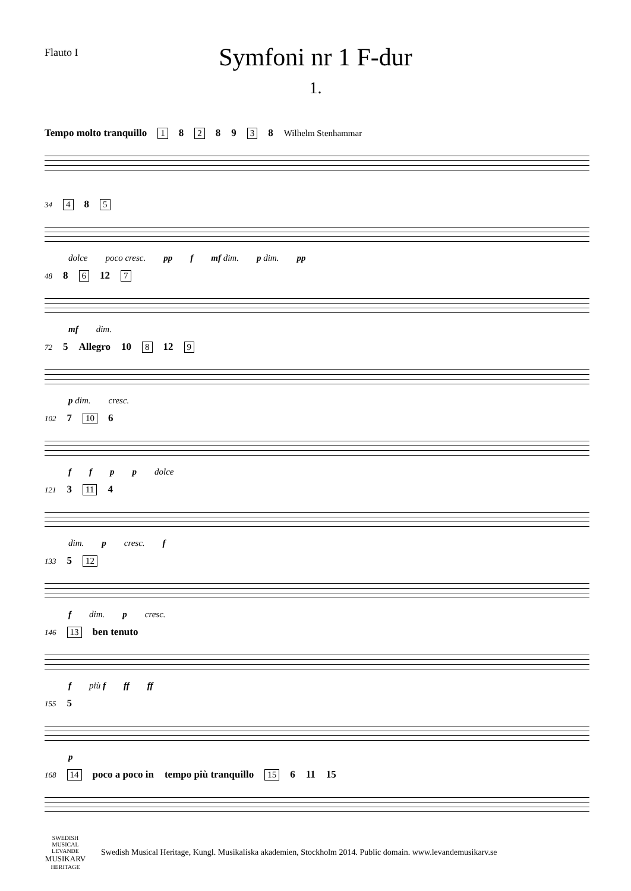Flauto I
Symfoni nr 1 F-dur
1.
Tempo molto tranquillo 1 8 2 8 9 3 8 Wilhelm Stenhammar
34 4 8 5
dolce poco cresc. pp f mf dim. p dim. pp
48 8 6 12 7
mf dim.
72 5 Allegro 10 8 12 9
p dim. cresc.
102 7 10 6
f f p p dolce
121 3 11 4
dim. p cresc. f
133 5 12
f dim. p cresc.
146 13 ben tenuto
f più f ff ff
155 5
p
168 14 poco a poco in tempo più tranquillo 15 6 11 15
SWEDISH MUSICAL
LEVANDE
MUSIKARV
HERITAGE
Swedish Musical Heritage, Kungl. Musikaliska akademien, Stockholm 2014. Public domain. www.levandemusikarv.se